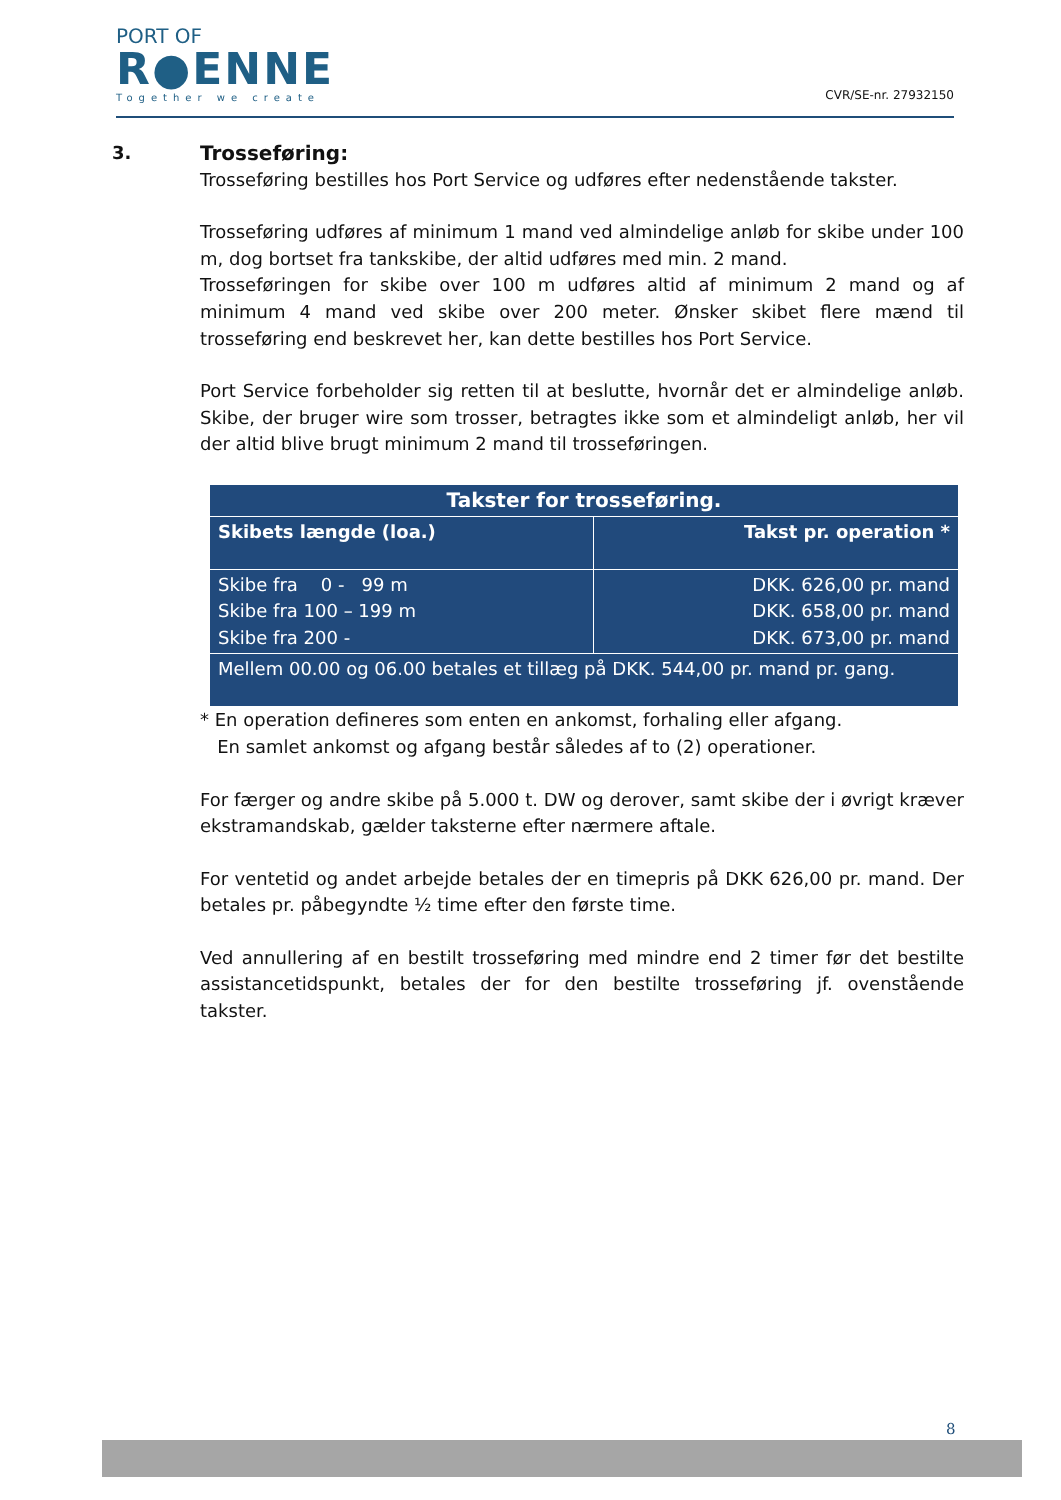PORT OF
R●ENNE
Together we create
CVR/SE-nr. 27932150
3. Trosseføring:
Trosseføring bestilles hos Port Service og udføres efter nedenstående takster.
Trosseføring udføres af minimum 1 mand ved almindelige anløb for skibe under 100 m, dog bortset fra tankskibe, der altid udføres med min. 2 mand.
Trosseføringen for skibe over 100 m udføres altid af minimum 2 mand og af minimum 4 mand ved skibe over 200 meter. Ønsker skibet flere mænd til trosseføring end beskrevet her, kan dette bestilles hos Port Service.
Port Service forbeholder sig retten til at beslutte, hvornår det er almindelige anløb. Skibe, der bruger wire som trosser, betragtes ikke som et almindeligt anløb, her vil der altid blive brugt minimum 2 mand til trosseføringen.
| Takster for trosseføring. | |
| --- | --- |
| Skibets længde (loa.) | Takst pr. operation * |
| Skibe fra 0 - 99 m Skibe fra 100 – 199 m Skibe fra 200 - | DKK. 626,00 pr. mand DKK. 658,00 pr. mand DKK. 673,00 pr. mand |
| Mellem 00.00 og 06.00 betales et tillæg på DKK. 544,00 pr. mand pr. gang. | |
* En operation defineres som enten en ankomst, forhaling eller afgang.
En samlet ankomst og afgang består således af to (2) operationer.
For færger og andre skibe på 5.000 t. DW og derover, samt skibe der i øvrigt kræver ekstramandskab, gælder taksterne efter nærmere aftale.
For ventetid og andet arbejde betales der en timepris på DKK 626,00 pr. mand. Der betales pr. påbegyndte ½ time efter den første time.
Ved annullering af en bestilt trosseføring med mindre end 2 timer før det bestilte assistancetidspunkt, betales der for den bestilte trosseføring jf. ovenstående takster.
8